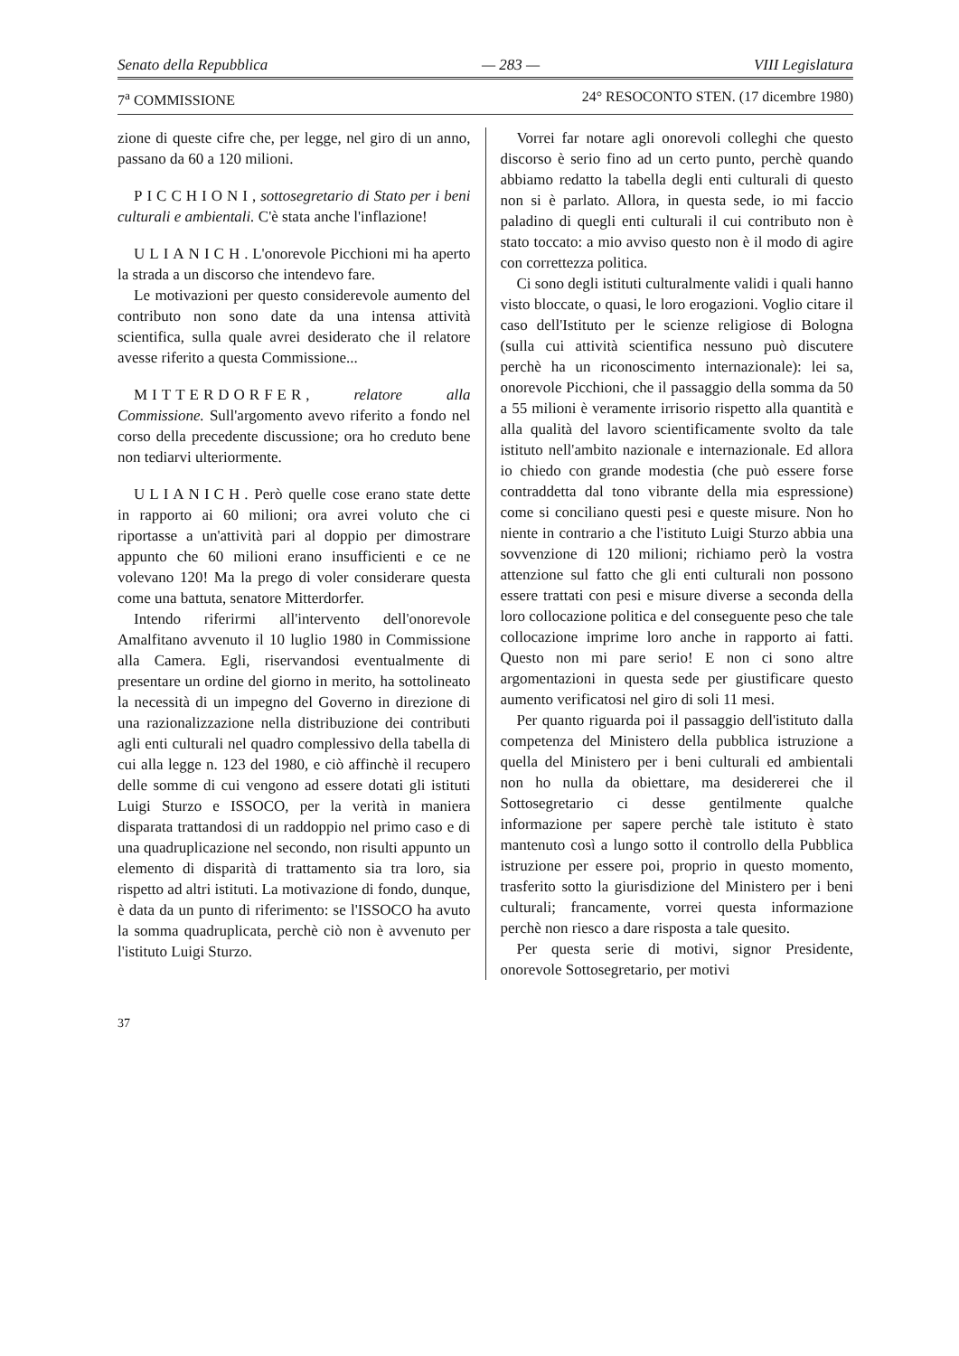Senato della Repubblica — 283 — VIII Legislatura
7<sup>a</sup> COMMISSIONE 24° RESOCONTO STEN. (17 dicembre 1980)
zione di queste cifre che, per legge, nel giro di un anno, passano da 60 a 120 milioni.
PICCHIONI, sottosegretario di Stato per i beni culturali e ambientali. C'è stata anche l'inflazione!
ULIANICH. L'onorevole Picchioni mi ha aperto la strada a un discorso che intendevo fare.
Le motivazioni per questo considerevole aumento del contributo non sono date da una intensa attività scientifica, sulla quale avrei desiderato che il relatore avesse riferito a questa Commissione...
MITTERDORFER, relatore alla Commissione. Sull'argomento avevo riferito a fondo nel corso della precedente discussione; ora ho creduto bene non tediarvi ulteriormente.
ULIANICH. Però quelle cose erano state dette in rapporto ai 60 milioni; ora avrei voluto che ci riportasse a un'attività pari al doppio per dimostrare appunto che 60 milioni erano insufficienti e ce ne volevano 120! Ma la prego di voler considerare questa come una battuta, senatore Mitterdorfer.
Intendo riferirmi all'intervento dell'onorevole Amalfitano avvenuto il 10 luglio 1980 in Commissione alla Camera. Egli, riservandosi eventualmente di presentare un ordine del giorno in merito, ha sottolineato la necessità di un impegno del Governo in direzione di una razionalizzazione nella distribuzione dei contributi agli enti culturali nel quadro complessivo della tabella di cui alla legge n. 123 del 1980, e ciò affinchè il recupero delle somme di cui vengono ad essere dotati gli istituti Luigi Sturzo e ISSOCO, per la verità in maniera disparata trattandosi di un raddoppio nel primo caso e di una quadruplicazione nel secondo, non risulti appunto un elemento di disparità di trattamento sia tra loro, sia rispetto ad altri istituti. La motivazione di fondo, dunque, è data da un punto di riferimento: se l'ISSOCO ha avuto la somma quadruplicata, perchè ciò non è avvenuto per l'istituto Luigi Sturzo.
Vorrei far notare agli onorevoli colleghi che questo discorso è serio fino ad un certo punto, perchè quando abbiamo redatto la tabella degli enti culturali di questo non si è parlato. Allora, in questa sede, io mi faccio paladino di quegli enti culturali il cui contributo non è stato toccato: a mio avviso questo non è il modo di agire con correttezza politica.
Ci sono degli istituti culturalmente validi i quali hanno visto bloccate, o quasi, le loro erogazioni. Voglio citare il caso dell'Istituto per le scienze religiose di Bologna (sulla cui attività scientifica nessuno può discutere perchè ha un riconoscimento internazionale): lei sa, onorevole Picchioni, che il passaggio della somma da 50 a 55 milioni è veramente irrisorio rispetto alla quantità e alla qualità del lavoro scientificamente svolto da tale istituto nell'ambito nazionale e internazionale. Ed allora io chiedo con grande modestia (che può essere forse contraddetta dal tono vibrante della mia espressione) come si conciliano questi pesi e queste misure. Non ho niente in contrario a che l'istituto Luigi Sturzo abbia una sovvenzione di 120 milioni; richiamo però la vostra attenzione sul fatto che gli enti culturali non possono essere trattati con pesi e misure diverse a seconda della loro collocazione politica e del conseguente peso che tale collocazione imprime loro anche in rapporto ai fatti. Questo non mi pare serio! E non ci sono altre argomentazioni in questa sede per giustificare questo aumento verificatosi nel giro di soli 11 mesi.
Per quanto riguarda poi il passaggio dell'istituto dalla competenza del Ministero della pubblica istruzione a quella del Ministero per i beni culturali ed ambientali non ho nulla da obiettare, ma desidererei che il Sottosegretario ci desse gentilmente qualche informazione per sapere perchè tale istituto è stato mantenuto così a lungo sotto il controllo della Pubblica istruzione per essere poi, proprio in questo momento, trasferito sotto la giurisdizione del Ministero per i beni culturali; francamente, vorrei questa informazione perchè non riesco a dare risposta a tale quesito.
Per questa serie di motivi, signor Presidente, onorevole Sottosegretario, per motivi
37